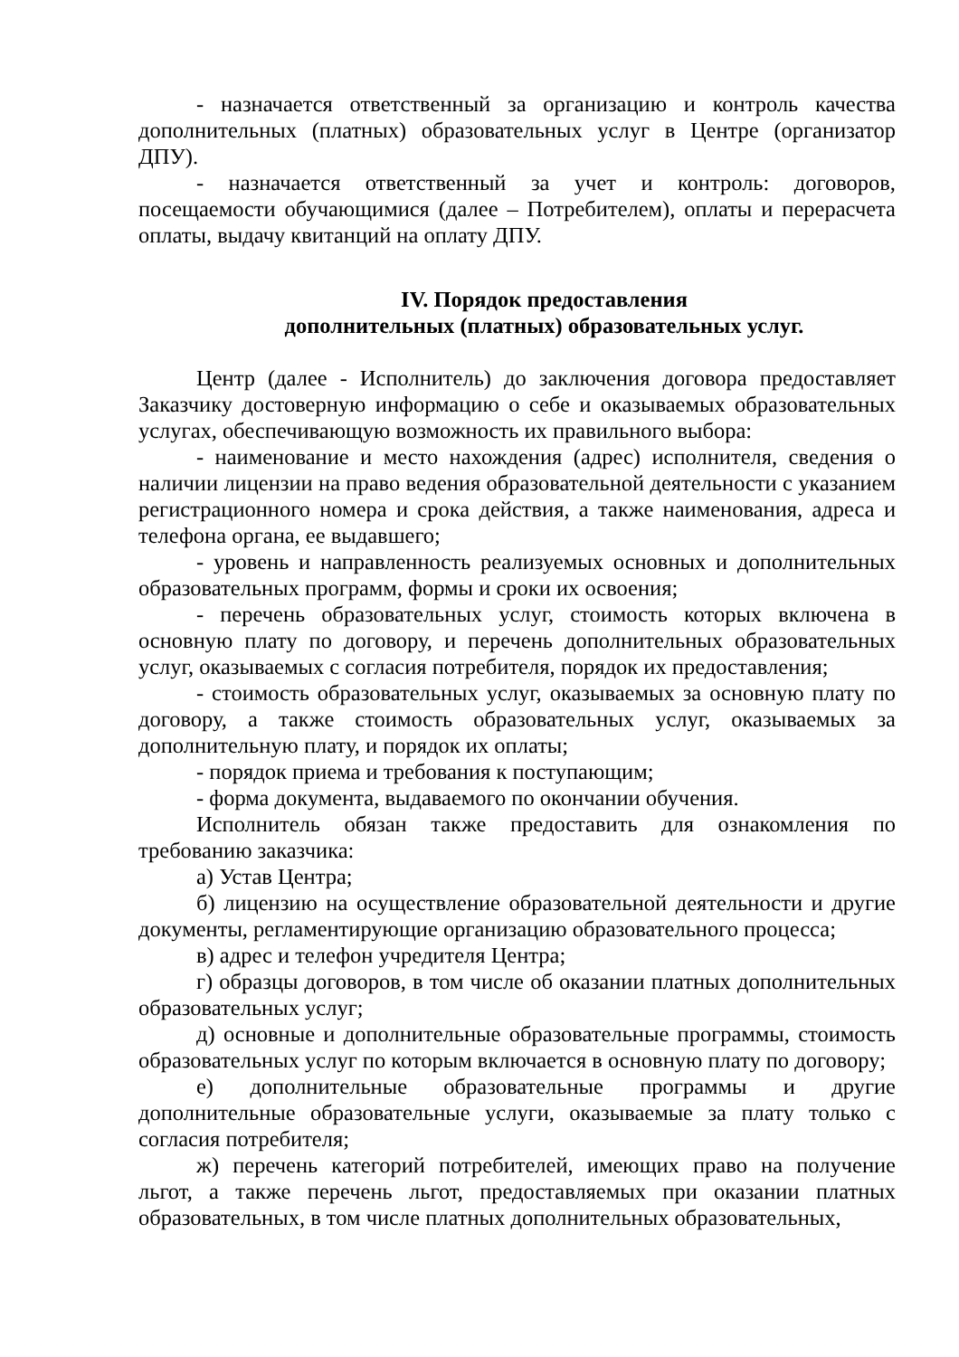- назначается ответственный за организацию и контроль качества дополнительных (платных) образовательных услуг в Центре (организатор ДПУ).
- назначается ответственный за учет и контроль: договоров, посещаемости обучающимися (далее – Потребителем), оплаты и перерасчета оплаты, выдачу квитанций на оплату ДПУ.
IV. Порядок предоставления
дополнительных (платных) образовательных услуг.
Центр (далее - Исполнитель) до заключения договора предоставляет Заказчику достоверную информацию о себе и оказываемых образовательных услугах, обеспечивающую возможность их правильного выбора:
- наименование и место нахождения (адрес) исполнителя, сведения о наличии лицензии на право ведения образовательной деятельности с указанием регистрационного номера и срока действия, а также наименования, адреса и телефона органа, ее выдавшего;
- уровень и направленность реализуемых основных и дополнительных образовательных программ, формы и сроки их освоения;
- перечень образовательных услуг, стоимость которых включена в основную плату по договору, и перечень дополнительных образовательных услуг, оказываемых с согласия потребителя, порядок их предоставления;
- стоимость образовательных услуг, оказываемых за основную плату по договору, а также стоимость образовательных услуг, оказываемых за дополнительную плату, и порядок их оплаты;
- порядок приема и требования к поступающим;
- форма документа, выдаваемого по окончании обучения.
Исполнитель обязан также предоставить для ознакомления по требованию заказчика:
а) Устав Центра;
б) лицензию на осуществление образовательной деятельности и другие документы, регламентирующие организацию образовательного процесса;
в) адрес и телефон учредителя Центра;
г) образцы договоров, в том числе об оказании платных дополнительных образовательных услуг;
д) основные и дополнительные образовательные программы, стоимость образовательных услуг по которым включается в основную плату по договору;
е) дополнительные образовательные программы и другие дополнительные образовательные услуги, оказываемые за плату только с согласия потребителя;
ж) перечень категорий потребителей, имеющих право на получение льгот, а также перечень льгот, предоставляемых при оказании платных образовательных, в том числе платных дополнительных образовательных,